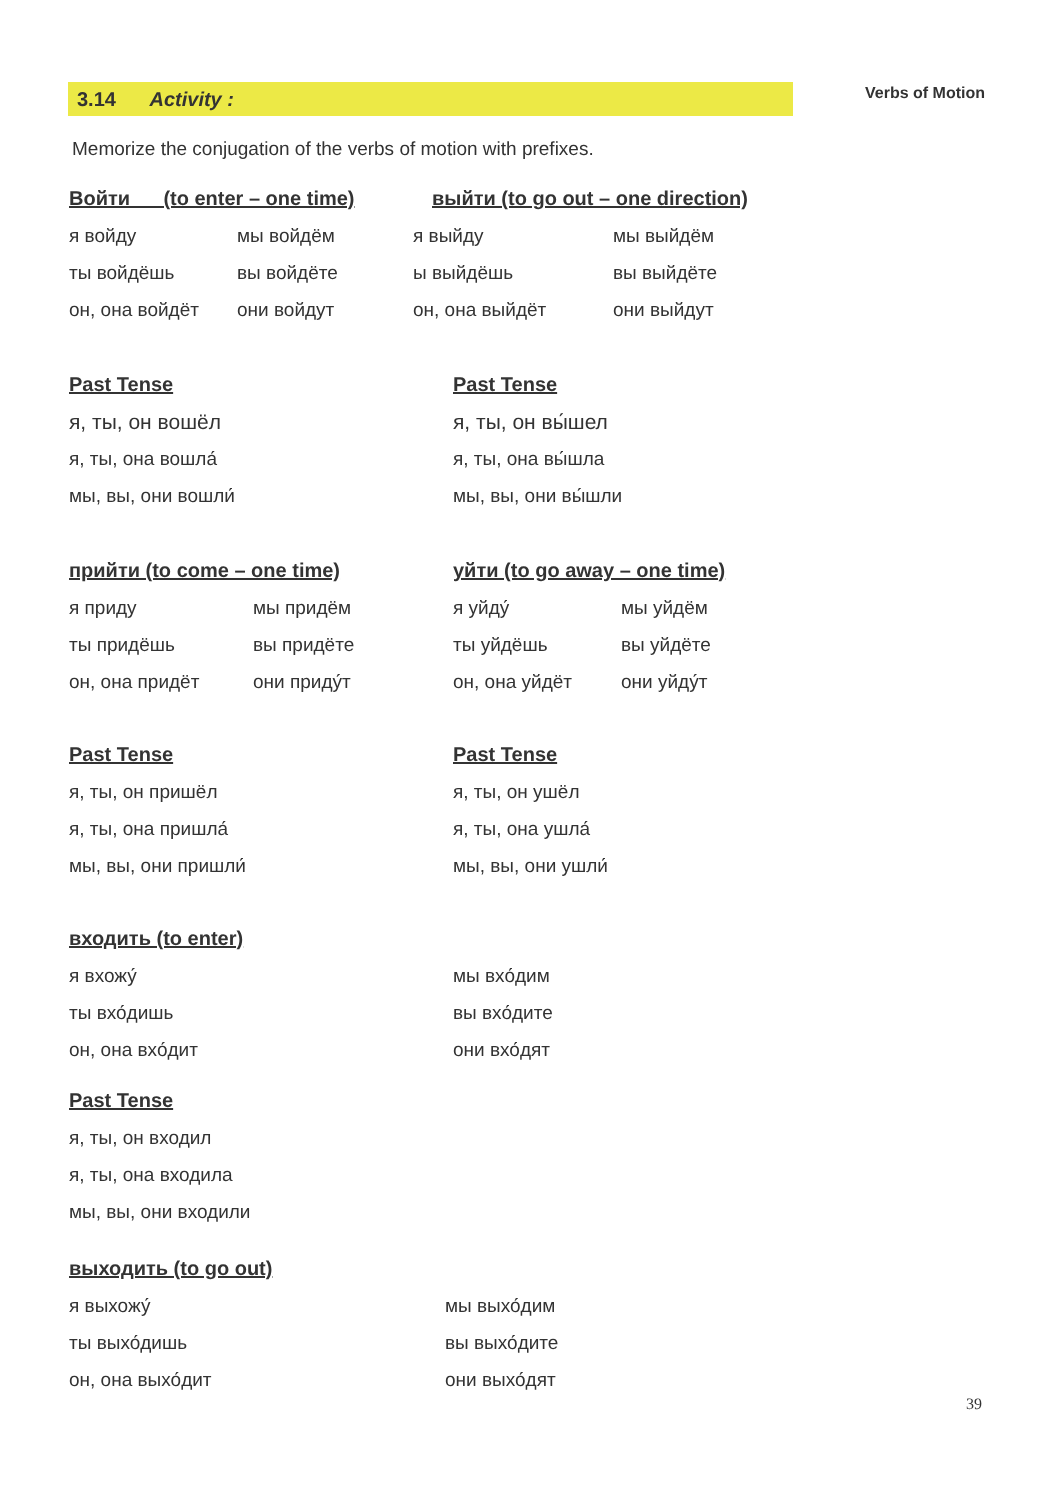3.14 Activity :
Verbs of Motion
Memorize the conjugation of the verbs of motion with prefixes.
Войти (to enter – one time) выйти (to go out – one direction)
я войду мы войдём я выйду мы выйдём
ты войдёшь вы войдёте ы выйдёшь вы выйдёте
он, она войдёт они войдут он, она выйдёт они выйдут
Past Tense Past Tense
я, ты, он вошёл я, ты, он вы́шел
я, ты, она вошла́ я, ты, она вы́шла
мы, вы, они вошли́ мы, вы, они вы́шли
прийти (to come – one time) уйти (to go away – one time)
я приду мы придём я уйду́ мы уйдём
ты придёшь вы придёте ты уйдёшь вы уйдёте
он, она придёт они приду́т он, она уйдёт они уйду́т
Past Tense Past Tense
я, ты, он пришёл я, ты, он ушёл
я, ты, она пришла́ я, ты, она ушла́
мы, вы, они пришли́ мы, вы, они ушли́
входить (to enter)
я вхожу́ мы вхо́дим
ты вхо́дишь вы вхо́дите
он, она вхо́дит они вхо́дят
Past Tense
я, ты, он входил
я, ты, она входила
мы, вы, они входили
выходить (to go out)
я выхожу́ мы выхо́дим
ты выхо́дишь вы выхо́дите
он, она выхо́дит они выхо́дят
39